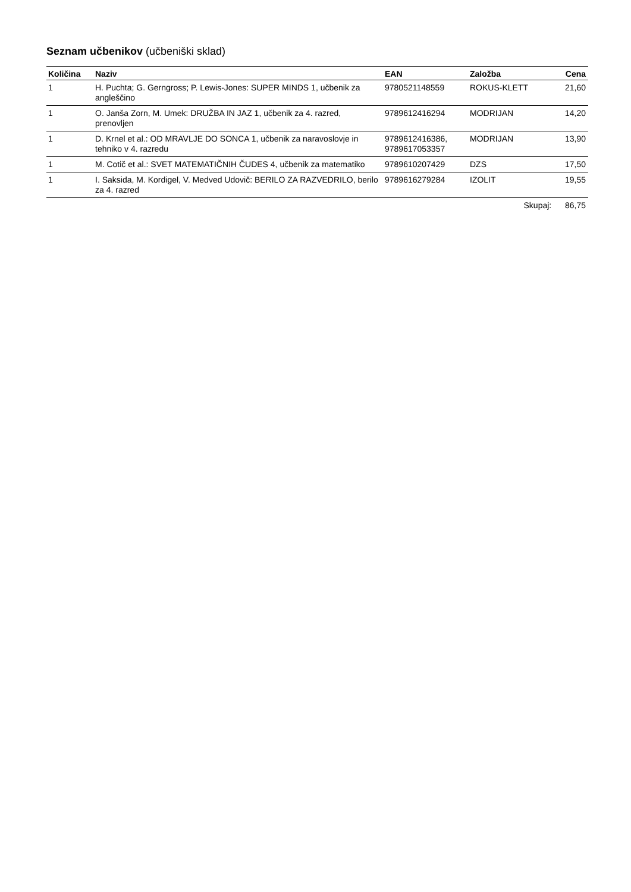Seznam učbenikov (učbeniški sklad)
| Količina | Naziv | EAN | Založba | Cena |
| --- | --- | --- | --- | --- |
| 1 | H. Puchta; G. Gerngross; P. Lewis-Jones: SUPER MINDS 1, učbenik za angleščino | 9780521148559 | ROKUS-KLETT | 21,60 |
| 1 | O. Janša Zorn, M. Umek: DRUŽBA IN JAZ 1, učbenik za 4. razred, prenovljen | 9789612416294 | MODRIJAN | 14,20 |
| 1 | D. Krnel et al.: OD MRAVLJE DO SONCA 1, učbenik za naravoslovje in tehniko v 4. razredu | 9789612416386, 9789617053357 | MODRIJAN | 13,90 |
| 1 | M. Cotič et al.: SVET MATEMATIČNIH ČUDES 4, učbenik za matematiko | 9789610207429 | DZS | 17,50 |
| 1 | I. Saksida, M. Kordigel, V. Medved Udovič: BERILO ZA RAZVEDRILO, berilo za 4. razred | 9789616279284 | IZOLIT | 19,55 |
| | | | Skupaj: | 86,75 |